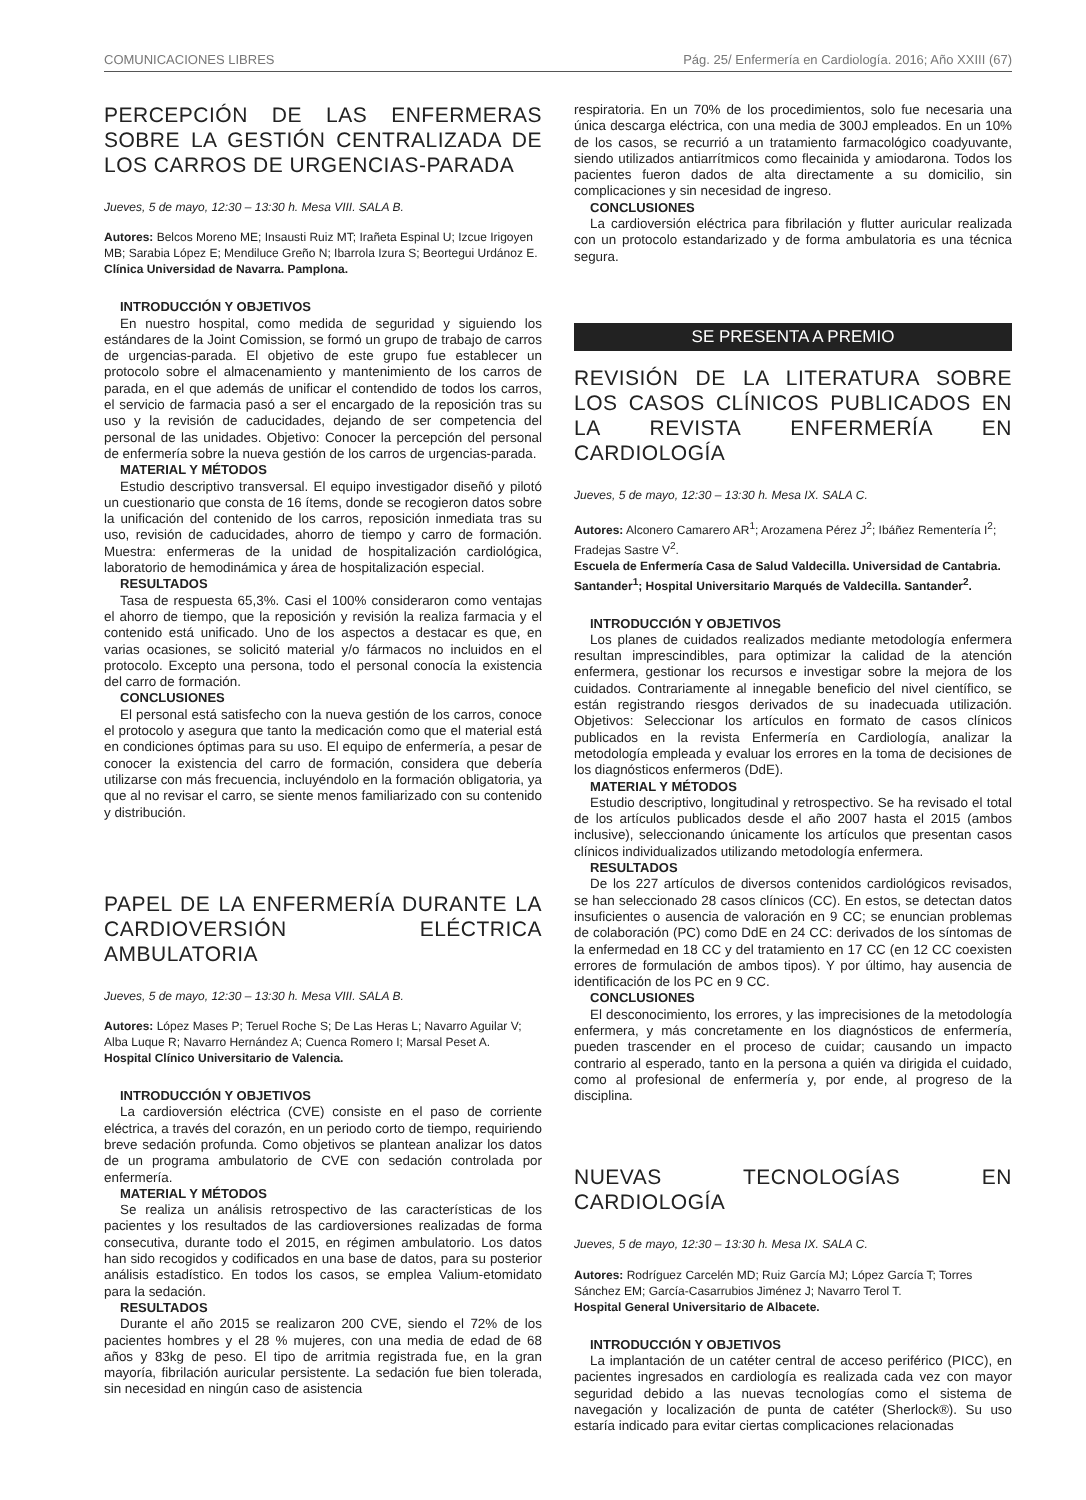COMUNICACIONES LIBRES Pág. 25/ Enfermería en Cardiología. 2016; Año XXIII (67)
PERCEPCIÓN DE LAS ENFERMERAS SOBRE LA GESTIÓN CENTRALIZADA DE LOS CARROS DE URGENCIAS-PARADA
Jueves, 5 de mayo, 12:30 – 13:30 h. Mesa VIII. SALA B.
Autores: Belcos Moreno ME; Insausti Ruiz MT; Irañeta Espinal U; Izcue Irigoyen MB; Sarabia López E; Mendiluce Greño N; Ibarrola Izura S; Beortegui Urdánoz E.
Clínica Universidad de Navarra. Pamplona.
INTRODUCCIÓN Y OBJETIVOS
En nuestro hospital, como medida de seguridad y siguiendo los estándares de la Joint Comission, se formó un grupo de trabajo de carros de urgencias-parada. El objetivo de este grupo fue establecer un protocolo sobre el almacenamiento y mantenimiento de los carros de parada, en el que además de unificar el contendido de todos los carros, el servicio de farmacia pasó a ser el encargado de la reposición tras su uso y la revisión de caducidades, dejando de ser competencia del personal de las unidades. Objetivo: Conocer la percepción del personal de enfermería sobre la nueva gestión de los carros de urgencias-parada.
MATERIAL Y MÉTODOS
Estudio descriptivo transversal. El equipo investigador diseñó y pilotó un cuestionario que consta de 16 ítems, donde se recogieron datos sobre la unificación del contenido de los carros, reposición inmediata tras su uso, revisión de caducidades, ahorro de tiempo y carro de formación. Muestra: enfermeras de la unidad de hospitalización cardiológica, laboratorio de hemodinámica y área de hospitalización especial.
RESULTADOS
Tasa de respuesta 65,3%. Casi el 100% consideraron como ventajas el ahorro de tiempo, que la reposición y revisión la realiza farmacia y el contenido está unificado. Uno de los aspectos a destacar es que, en varias ocasiones, se solicitó material y/o fármacos no incluidos en el protocolo. Excepto una persona, todo el personal conocía la existencia del carro de formación.
CONCLUSIONES
El personal está satisfecho con la nueva gestión de los carros, conoce el protocolo y asegura que tanto la medicación como que el material está en condiciones óptimas para su uso. El equipo de enfermería, a pesar de conocer la existencia del carro de formación, considera que debería utilizarse con más frecuencia, incluyéndolo en la formación obligatoria, ya que al no revisar el carro, se siente menos familiarizado con su contenido y distribución.
PAPEL DE LA ENFERMERÍA DURANTE LA CARDIOVERSIÓN ELÉCTRICA AMBULATORIA
Jueves, 5 de mayo, 12:30 – 13:30 h. Mesa VIII. SALA B.
Autores: López Mases P; Teruel Roche S; De Las Heras L; Navarro Aguilar V; Alba Luque R; Navarro Hernández A; Cuenca Romero I; Marsal Peset A.
Hospital Clínico Universitario de Valencia.
INTRODUCCIÓN Y OBJETIVOS
La cardioversión eléctrica (CVE) consiste en el paso de corriente eléctrica, a través del corazón, en un periodo corto de tiempo, requiriendo breve sedación profunda. Como objetivos se plantean analizar los datos de un programa ambulatorio de CVE con sedación controlada por enfermería.
MATERIAL Y MÉTODOS
Se realiza un análisis retrospectivo de las características de los pacientes y los resultados de las cardioversiones realizadas de forma consecutiva, durante todo el 2015, en régimen ambulatorio. Los datos han sido recogidos y codificados en una base de datos, para su posterior análisis estadístico. En todos los casos, se emplea Valium-etomidato para la sedación.
RESULTADOS
Durante el año 2015 se realizaron 200 CVE, siendo el 72% de los pacientes hombres y el 28 % mujeres, con una media de edad de 68 años y 83kg de peso. El tipo de arritmia registrada fue, en la gran mayoría, fibrilación auricular persistente. La sedación fue bien tolerada, sin necesidad en ningún caso de asistencia
respiratoria. En un 70% de los procedimientos, solo fue necesaria una única descarga eléctrica, con una media de 300J empleados. En un 10% de los casos, se recurrió a un tratamiento farmacológico coadyuvante, siendo utilizados antiarrítmicos como flecainida y amiodarona. Todos los pacientes fueron dados de alta directamente a su domicilio, sin complicaciones y sin necesidad de ingreso.
CONCLUSIONES
La cardioversión eléctrica para fibrilación y flutter auricular realizada con un protocolo estandarizado y de forma ambulatoria es una técnica segura.
SE PRESENTA A PREMIO
REVISIÓN DE LA LITERATURA SOBRE LOS CASOS CLÍNICOS PUBLICADOS EN LA REVISTA ENFERMERÍA EN CARDIOLOGÍA
Jueves, 5 de mayo, 12:30 – 13:30 h. Mesa IX. SALA C.
Autores: Alconero Camarero AR<sup>1</sup>; Arozamena Pérez J<sup>2</sup>; Ibáñez Rementería I<sup>2</sup>; Fradejas Sastre V<sup>2</sup>.
Escuela de Enfermería Casa de Salud Valdecilla. Universidad de Cantabria. Santander<sup>1</sup>; Hospital Universitario Marqués de Valdecilla. Santander<sup>2</sup>.
INTRODUCCIÓN Y OBJETIVOS
Los planes de cuidados realizados mediante metodología enfermera resultan imprescindibles, para optimizar la calidad de la atención enfermera, gestionar los recursos e investigar sobre la mejora de los cuidados. Contrariamente al innegable beneficio del nivel científico, se están registrando riesgos derivados de su inadecuada utilización. Objetivos: Seleccionar los artículos en formato de casos clínicos publicados en la revista Enfermería en Cardiología, analizar la metodología empleada y evaluar los errores en la toma de decisiones de los diagnósticos enfermeros (DdE).
MATERIAL Y MÉTODOS
Estudio descriptivo, longitudinal y retrospectivo. Se ha revisado el total de los artículos publicados desde el año 2007 hasta el 2015 (ambos inclusive), seleccionando únicamente los artículos que presentan casos clínicos individualizados utilizando metodología enfermera.
RESULTADOS
De los 227 artículos de diversos contenidos cardiológicos revisados, se han seleccionado 28 casos clínicos (CC). En estos, se detectan datos insuficientes o ausencia de valoración en 9 CC; se enuncian problemas de colaboración (PC) como DdE en 24 CC: derivados de los síntomas de la enfermedad en 18 CC y del tratamiento en 17 CC (en 12 CC coexisten errores de formulación de ambos tipos). Y por último, hay ausencia de identificación de los PC en 9 CC.
CONCLUSIONES
El desconocimiento, los errores, y las imprecisiones de la metodología enfermera, y más concretamente en los diagnósticos de enfermería, pueden trascender en el proceso de cuidar; causando un impacto contrario al esperado, tanto en la persona a quién va dirigida el cuidado, como al profesional de enfermería y, por ende, al progreso de la disciplina.
NUEVAS TECNOLOGÍAS EN CARDIOLOGÍA
Jueves, 5 de mayo, 12:30 – 13:30 h. Mesa IX. SALA C.
Autores: Rodríguez Carcelén MD; Ruiz García MJ; López García T; Torres Sánchez EM; García-Casarrubios Jiménez J; Navarro Terol T.
Hospital General Universitario de Albacete.
INTRODUCCIÓN Y OBJETIVOS
La implantación de un catéter central de acceso periférico (PICC), en pacientes ingresados en cardiología es realizada cada vez con mayor seguridad debido a las nuevas tecnologías como el sistema de navegación y localización de punta de catéter (Sherlock®). Su uso estaría indicado para evitar ciertas complicaciones relacionadas